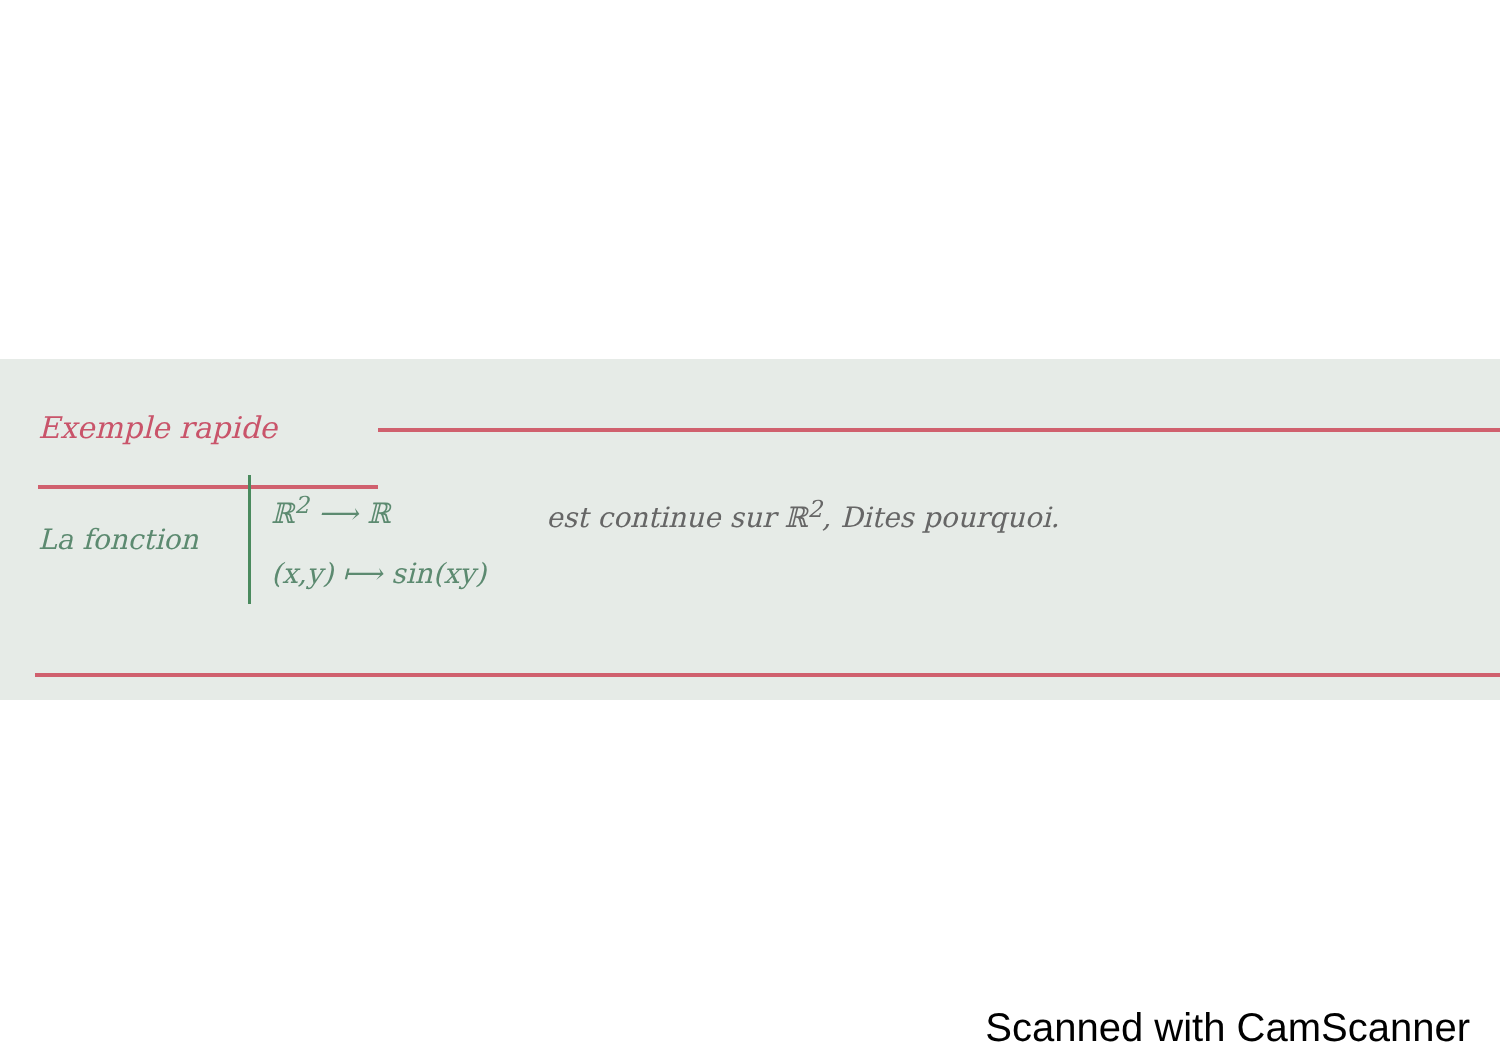Exemple rapide
La fonction
ℝ<sup>2</sup> ⟶ ℝ
(x,y) ⟼ sin(xy)
est continue sur ℝ<sup>2</sup>, Dites pourquoi.
Scanned with CamScanner